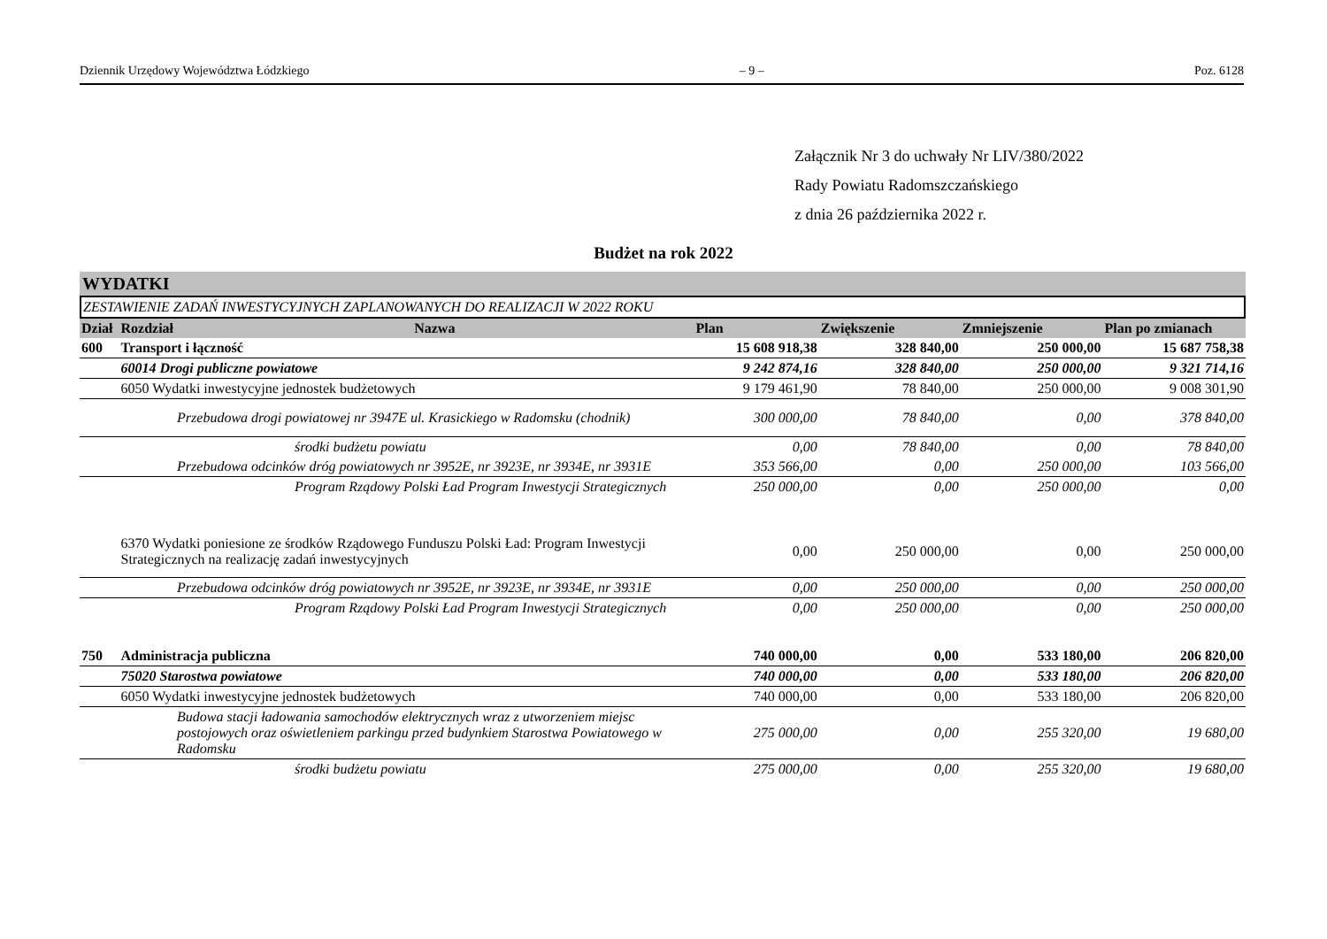Dziennik Urzędowy Województwa Łódzkiego – 9 – Poz. 6128
Załącznik Nr 3 do uchwały Nr LIV/380/2022
Rady Powiatu Radomszczańskiego
z dnia 26 października 2022 r.
Budżet na rok 2022
WYDATKI
ZESTAWIENIE ZADAŃ INWESTYCYJNYCH ZAPLANOWANYCH DO REALIZACJI W 2022 ROKU
| Dział | Rozdział | Nazwa | Plan | Zwiększenie | Zmniejszenie | Plan po zmianach |
| --- | --- | --- | --- | --- | --- | --- |
| 600 | Transport i łączność | | 15 608 918,38 | 328 840,00 | 250 000,00 | 15 687 758,38 |
| | 60014 Drogi publiczne powiatowe | | 9 242 874,16 | 328 840,00 | 250 000,00 | 9 321 714,16 |
| | 6050 Wydatki inwestycyjne jednostek budżetowych | | 9 179 461,90 | 78 840,00 | 250 000,00 | 9 008 301,90 |
| | | Przebudowa drogi powiatowej nr 3947E ul. Krasickiego w Radomsku (chodnik) | 300 000,00 | 78 840,00 | 0,00 | 378 840,00 |
| | | środki budżetu powiatu | 0,00 | 78 840,00 | 0,00 | 78 840,00 |
| | | Przebudowa odcinków dróg powiatowych nr 3952E, nr 3923E, nr 3934E, nr 3931E | 353 566,00 | 0,00 | 250 000,00 | 103 566,00 |
| | | Program Rządowy Polski Ład Program Inwestycji Strategicznych | 250 000,00 | 0,00 | 250 000,00 | 0,00 |
| | 6370 Wydatki poniesione ze środków Rządowego Funduszu Polski Ład: Program Inwestycji Strategicznych na realizację zadań inwestycyjnych | | 0,00 | 250 000,00 | 0,00 | 250 000,00 |
| | | Przebudowa odcinków dróg powiatowych nr 3952E, nr 3923E, nr 3934E, nr 3931E | 0,00 | 250 000,00 | 0,00 | 250 000,00 |
| | | Program Rządowy Polski Ład Program Inwestycji Strategicznych | 0,00 | 250 000,00 | 0,00 | 250 000,00 |
| 750 | Administracja publiczna | | 740 000,00 | 0,00 | 533 180,00 | 206 820,00 |
| | 75020 Starostwa powiatowe | | 740 000,00 | 0,00 | 533 180,00 | 206 820,00 |
| | 6050 Wydatki inwestycyjne jednostek budżetowych | | 740 000,00 | 0,00 | 533 180,00 | 206 820,00 |
| | | Budowa stacji ładowania samochodów elektrycznych wraz z utworzeniem miejsc postojowych oraz oświetleniem parkingu przed budynkiem Starostwa Powiatowego w Radomsku | 275 000,00 | 0,00 | 255 320,00 | 19 680,00 |
| | | środki budżetu powiatu | 275 000,00 | 0,00 | 255 320,00 | 19 680,00 |